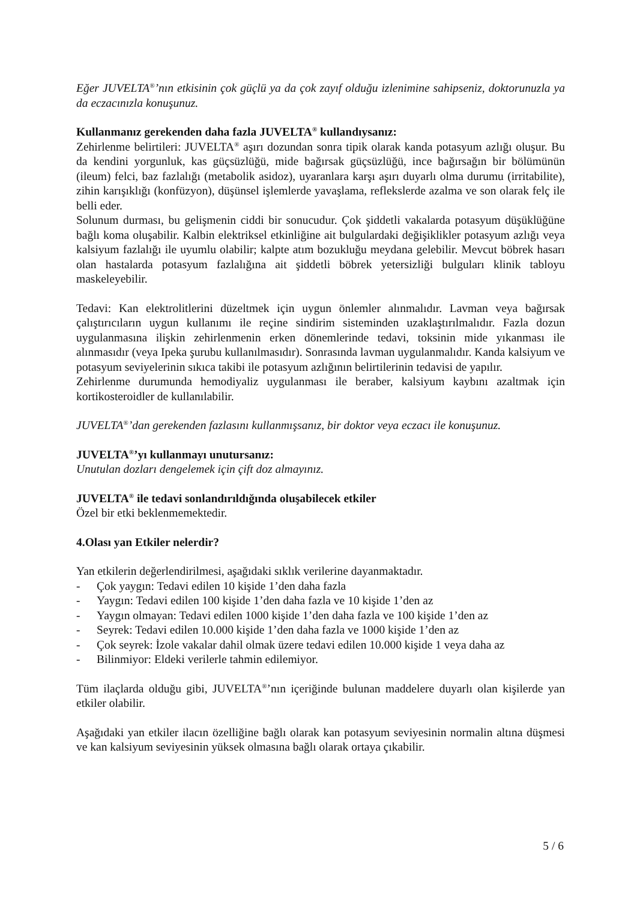Eğer JUVELTA<sup>®</sup>’nın etkisinin çok güçlü ya da çok zayıf olduğu izlenimine sahipseniz, doktorunuzla ya da eczacınızla konuşunuz.
Kullanmanız gerekenden daha fazla JUVELTA<sup>®</sup> kullandıysanız:
Zehirlenme belirtileri: JUVELTA<sup>®</sup> aşırı dozundan sonra tipik olarak kanda potasyum azlığı oluşur. Bu da kendini yorgunluk, kas güçsüzlüğü, mide bağırsak güçsüzlüğü, ince bağırsağın bir bölümünün (ileum) felci, baz fazlalığı (metabolik asidoz), uyaranlara karşı aşırı duyarlı olma durumu (irritabilite), zihin karışıklığı (konfüzyon), düşünsel işlemlerde yavaşlama, reflekslerde azalma ve son olarak felç ile belli eder.
Solunum durması, bu gelişmenin ciddi bir sonucudur. Çok şiddetli vakalarda potasyum düşüklüğüne bağlı koma oluşabilir. Kalbin elektriksel etkinliğine ait bulgulardaki değişiklikler potasyum azlığı veya kalsiyum fazlalığı ile uyumlu olabilir; kalpte atım bozukluğu meydana gelebilir. Mevcut böbrek hasarı olan hastalarda potasyum fazlalığına ait şiddetli böbrek yetersizliği bulguları klinik tabloyu maskeleyebilir.
Tedavi: Kan elektrolitlerini düzeltmek için uygun önlemler alınmalıdır. Lavman veya bağırsak çalıştırıcıların uygun kullanımı ile reçine sindirim sisteminden uzaklaştırılmalıdır. Fazla dozun uygulanmasına ilişkin zehirlenmenin erken dönemlerinde tedavi, toksinin mide yıkanması ile alınmasıdır (veya Ipeka şurubu kullanılmasıdır). Sonrasında lavman uygulanmalıdır. Kanda kalsiyum ve potasyum seviyelerinin sıkıca takibi ile potasyum azlığının belirtilerinin tedavisi de yapılır.
Zehirlenme durumunda hemodiyaliz uygulanması ile beraber, kalsiyum kaybını azaltmak için kortikosteroidler de kullanılabilir.
JUVELTA<sup>®</sup>’dan gerekenden fazlasını kullanmışsanız, bir doktor veya eczacı ile konuşunuz.
JUVELTA<sup>®</sup>’yı kullanmayı unutursanız:
Unutulan dozları dengelemek için çift doz almayınız.
JUVELTA<sup>®</sup> ile tedavi sonlandırıldığında oluşabilecek etkiler
Özel bir etki beklenmemektedir.
4.Olası yan Etkiler nelerdir?
Yan etkilerin değerlendirilmesi, aşağıdaki sıklık verilerine dayanmaktadır.
- Çok yaygın: Tedavi edilen 10 kişide 1’den daha fazla
- Yaygın: Tedavi edilen 100 kişide 1’den daha fazla ve 10 kişide 1’den az
- Yaygın olmayan: Tedavi edilen 1000 kişide 1’den daha fazla ve 100 kişide 1’den az
- Seyrek: Tedavi edilen 10.000 kişide 1’den daha fazla ve 1000 kişide 1’den az
- Çok seyrek: İzole vakalar dahil olmak üzere tedavi edilen 10.000 kişide 1 veya daha az
- Bilinmiyor: Eldeki verilerle tahmin edilemiyor.
Tüm ilaçlarda olduğu gibi, JUVELTA<sup>®</sup>’nın içeriğinde bulunan maddelere duyarlı olan kişilerde yan etkiler olabilir.
Aşağıdaki yan etkiler ilacın özelliğine bağlı olarak kan potasyum seviyesinin normalin altına düşmesi ve kan kalsiyum seviyesinin yüksek olmasına bağlı olarak ortaya çıkabilir.
5 / 6